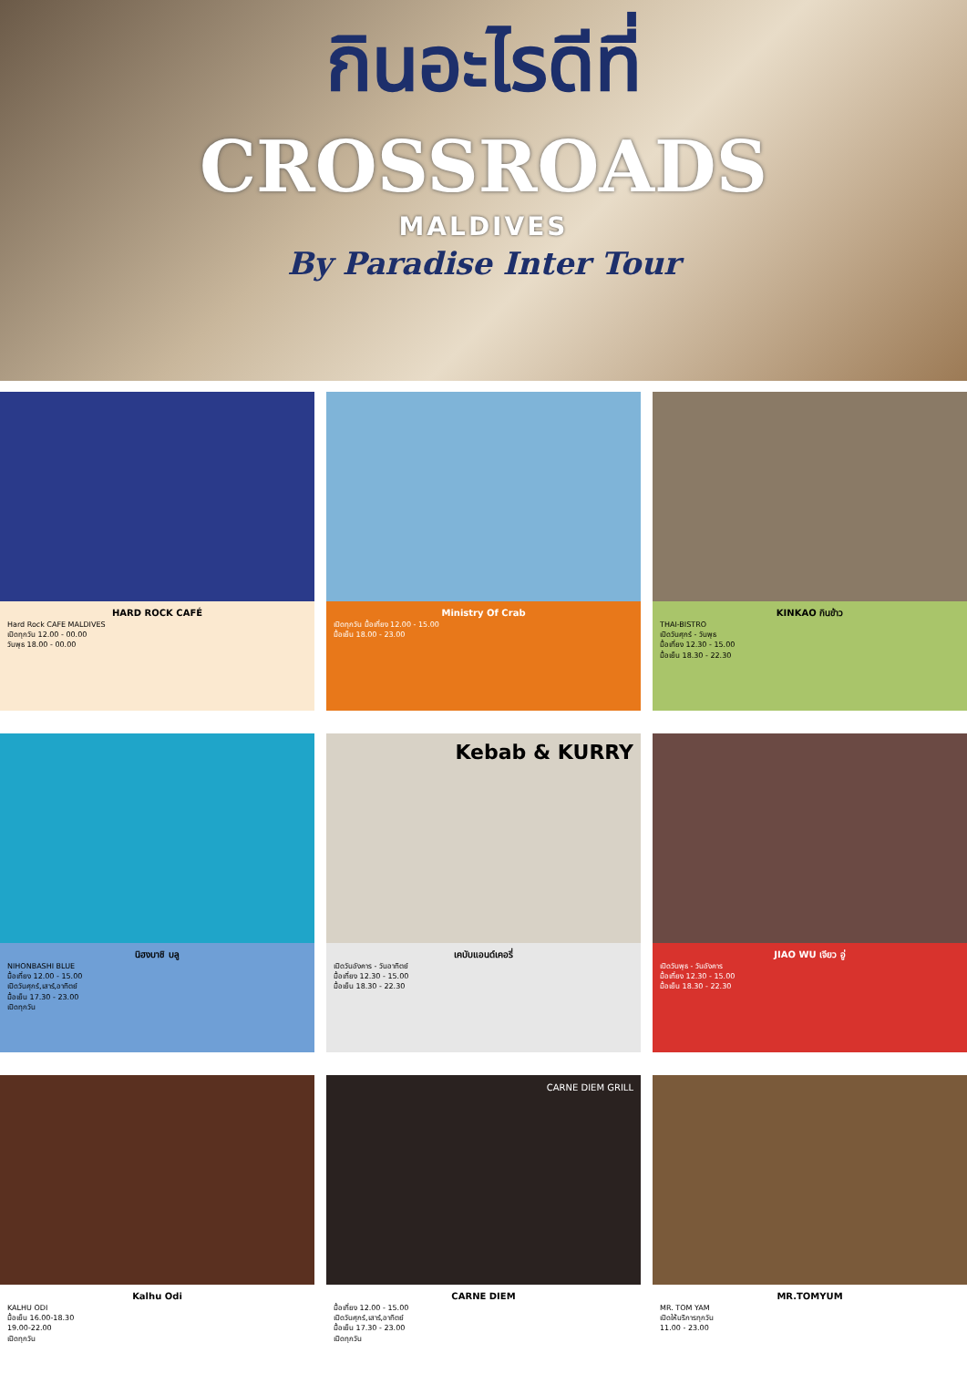กินอะไรดีที่
CROSSROADS
MALDIVES
By Paradise Inter Tour
HARD ROCK CAFÉ
Hard Rock CAFE MALDIVES
เปิดทุกวัน 12.00 - 00.00
วันพุธ 18.00 - 00.00
Ministry Of Crab
เปิดทุกวัน มื้อเที่ยง 12.00 - 15.00
มื้อเย็น 18.00 - 23.00
KINKAO กินข้าว
THAI-BISTRO
เปิดวันศุกร์ - วันพุธ
มื้อเที่ยง 12.30 - 15.00
มื้อเย็น 18.30 - 22.30
นิฮงบาชิ บลู
NIHONBASHI BLUE
มื้อเที่ยง 12.00 - 15.00
เปิดวันศุกร์,เสาร์,อาทิตย์
มื้อเย็น 17.30 - 23.00
เปิดทุกวัน
Kebab & KURRY
เคบับแอนด์เคอรี่
เปิดวันอังคาร - วันอาทิตย์
มื้อเที่ยง 12.30 - 15.00
มื้อเย็น 18.30 - 22.30
JIAO WU เจียว อู่
เปิดวันพุธ - วันอังคาร
มื้อเที่ยง 12.30 - 15.00
มื้อเย็น 18.30 - 22.30
Kalhu Odi
KALHU ODI
มื้อเย็น 16.00-18.30
19.00-22.00
เปิดทุกวัน
CARNE DIEM GRILL
CARNE DIEM
มื้อเที่ยง 12.00 - 15.00
เปิดวันศุกร์,เสาร์,อาทิตย์
มื้อเย็น 17.30 - 23.00
เปิดทุกวัน
MR.TOMYUM
MR. TOM YAM
เปิดให้บริการทุกวัน
11.00 - 23.00